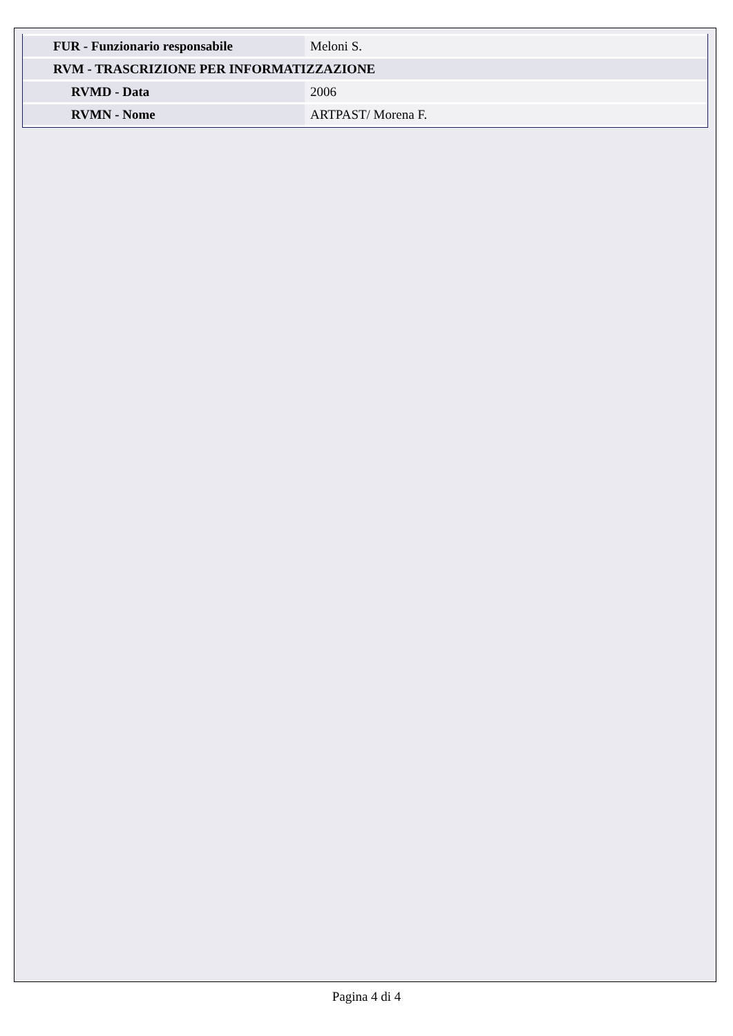| FUR - Funzionario responsabile | Meloni S. |
| RVM - TRASCRIZIONE PER INFORMATIZZAZIONE | |
| RVMD - Data | 2006 |
| RVMN - Nome | ARTPAST/ Morena F. |
Pagina 4 di 4